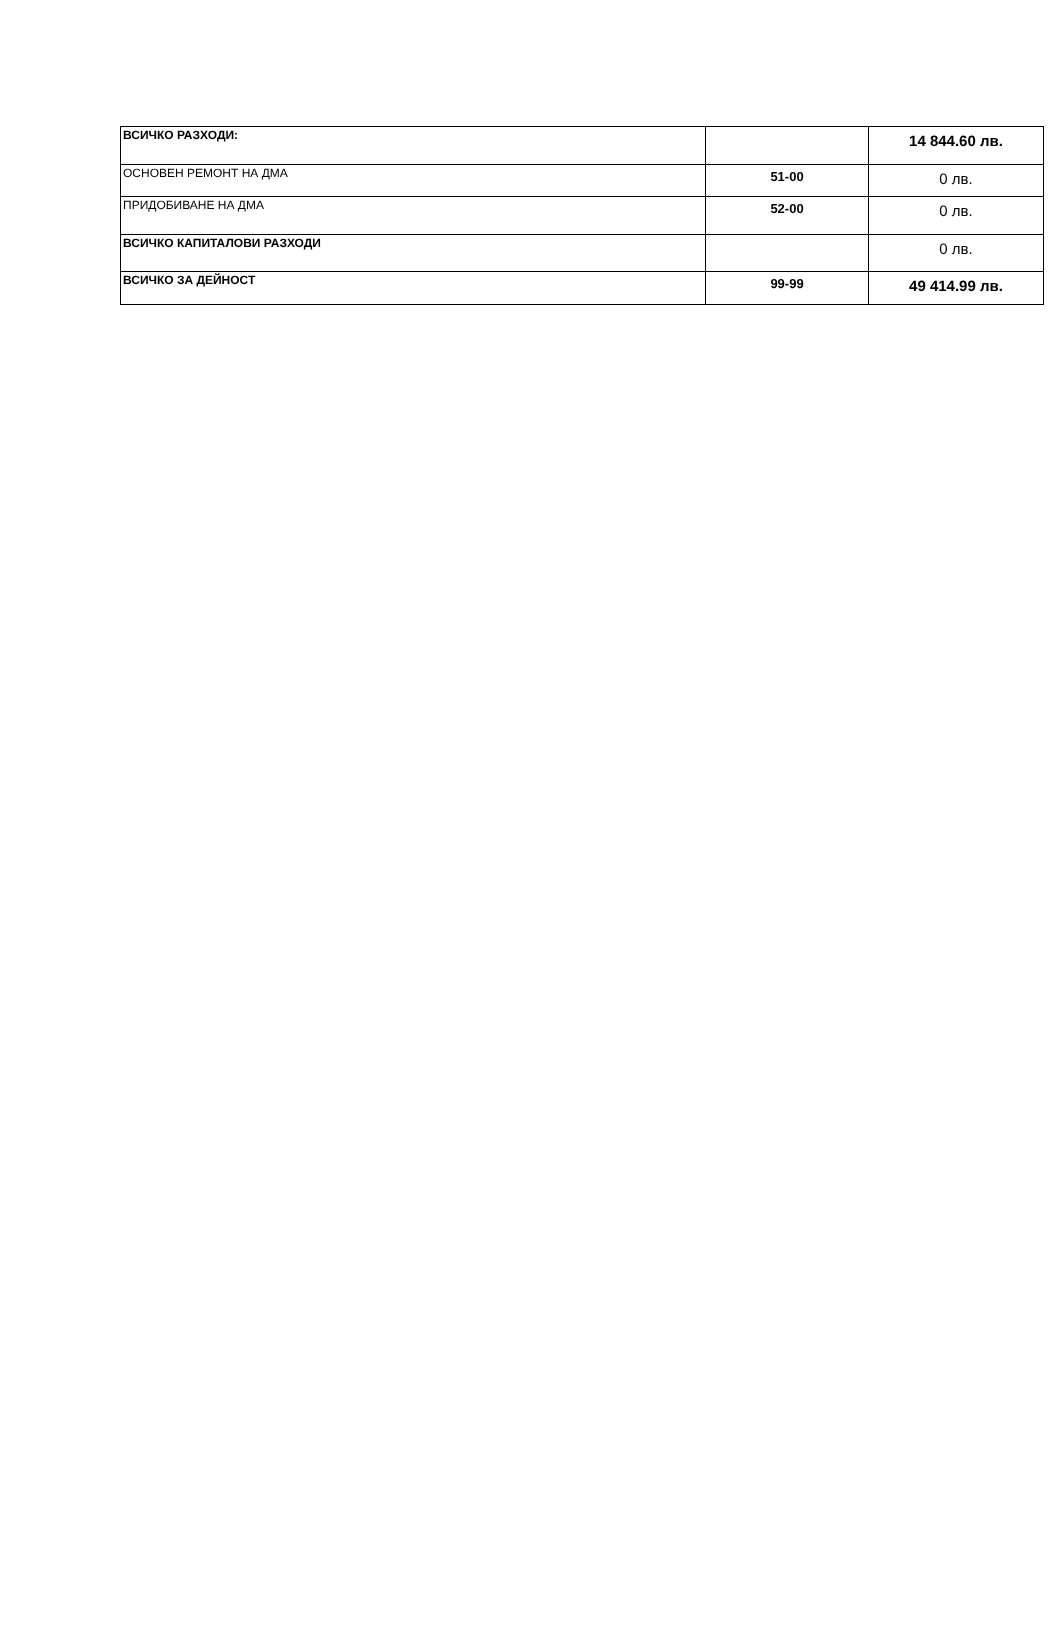| ВСИЧКО РАЗХОДИ: | | 14 844.60 лв. |
| ОСНОВЕН РЕМОНТ НА ДМА | 51-00 | 0 лв. |
| ПРИДОБИВАНЕ НА ДМА | 52-00 | 0 лв. |
| ВСИЧКО КАПИТАЛОВИ РАЗХОДИ | | 0 лв. |
| ВСИЧКО ЗА ДЕЙНОСТ | 99-99 | 49 414.99 лв. |